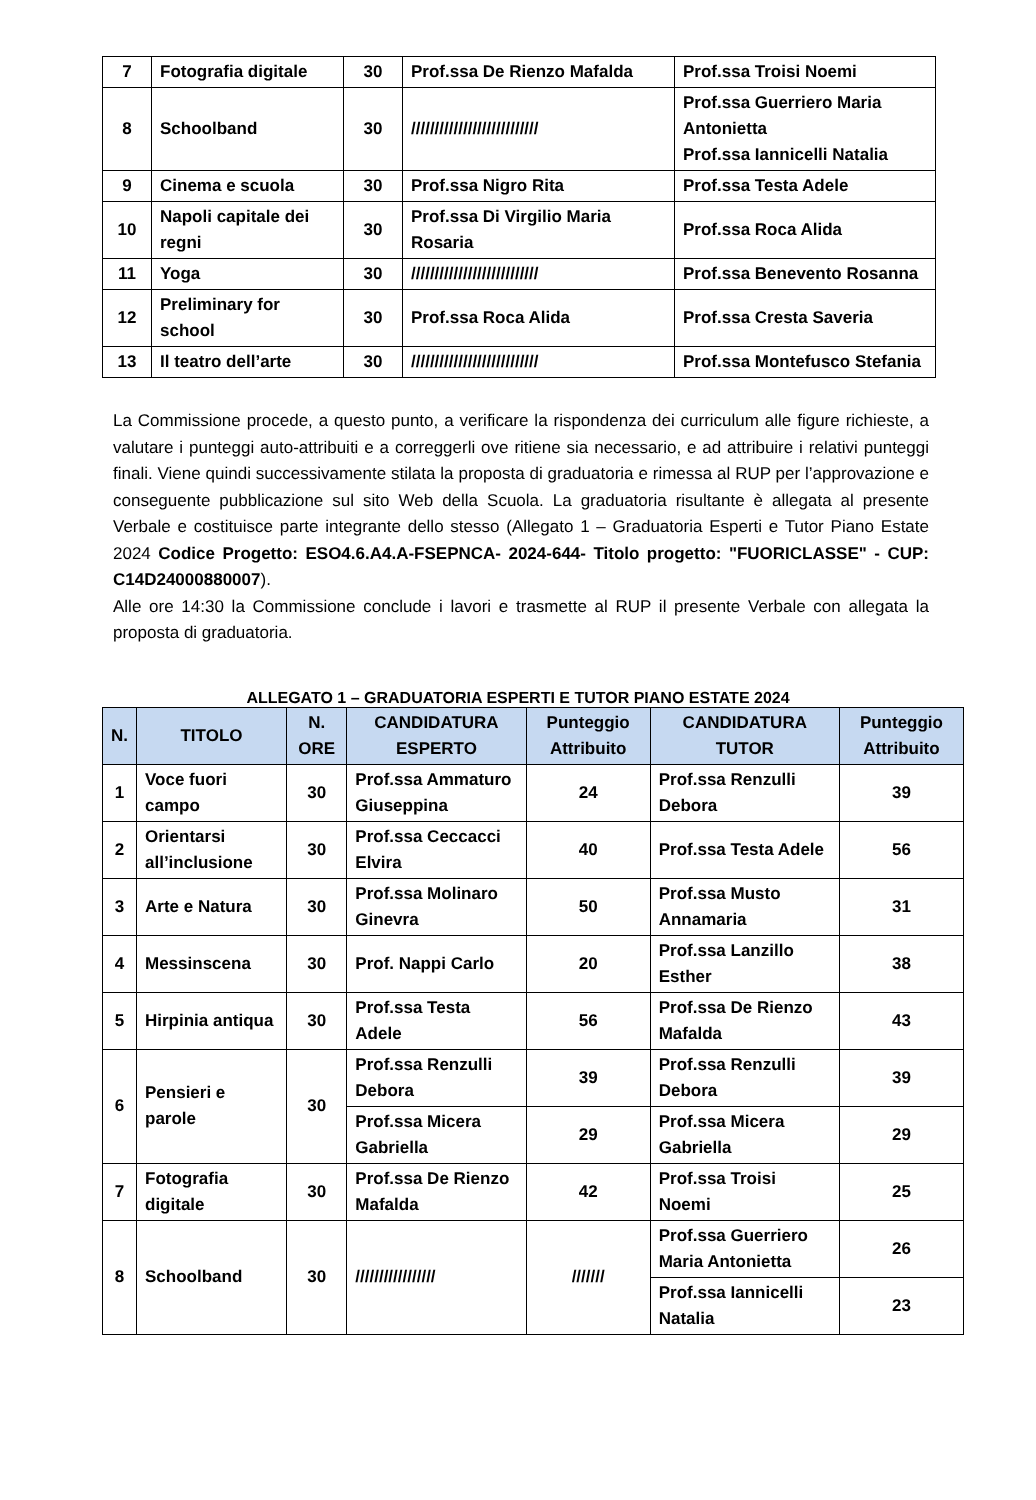| 7 | Fotografia digitale | 30 | Prof.ssa De Rienzo Mafalda | Prof.ssa Troisi Noemi |
| 8 | Schoolband | 30 | /////////////////////////// | Prof.ssa Guerriero Maria Antonietta Prof.ssa Iannicelli Natalia |
| 9 | Cinema e scuola | 30 | Prof.ssa Nigro Rita | Prof.ssa Testa Adele |
| 10 | Napoli capitale dei regni | 30 | Prof.ssa Di Virgilio Maria Rosaria | Prof.ssa Roca Alida |
| 11 | Yoga | 30 | /////////////////////////// | Prof.ssa Benevento Rosanna |
| 12 | Preliminary for school | 30 | Prof.ssa Roca Alida | Prof.ssa Cresta Saveria |
| 13 | Il teatro dell’arte | 30 | /////////////////////////// | Prof.ssa Montefusco Stefania |
La Commissione procede, a questo punto, a verificare la rispondenza dei curriculum alle figure richieste, a valutare i punteggi auto-attribuiti e a correggerli ove ritiene sia necessario, e ad attribuire i relativi punteggi finali. Viene quindi successivamente stilata la proposta di graduatoria e rimessa al RUP per l’approvazione e conseguente pubblicazione sul sito Web della Scuola. La graduatoria risultante è allegata al presente Verbale e costituisce parte integrante dello stesso (Allegato 1 – Graduatoria Esperti e Tutor Piano Estate 2024 Codice Progetto: ESO4.6.A4.A-FSEPNCA- 2024-644- Titolo progetto: "FUORICLASSE" - CUP: C14D24000880007).
Alle ore 14:30 la Commissione conclude i lavori e trasmette al RUP il presente Verbale con allegata la proposta di graduatoria.
ALLEGATO 1 – GRADUATORIA ESPERTI E TUTOR PIANO ESTATE 2024
| N. | TITOLO | N. ORE | CANDIDATURA ESPERTO | Punteggio Attribuito | CANDIDATURA TUTOR | Punteggio Attribuito |
| --- | --- | --- | --- | --- | --- | --- |
| 1 | Voce fuori campo | 30 | Prof.ssa Ammaturo Giuseppina | 24 | Prof.ssa Renzulli Debora | 39 |
| 2 | Orientarsi all’inclusione | 30 | Prof.ssa Ceccacci Elvira | 40 | Prof.ssa Testa Adele | 56 |
| 3 | Arte e Natura | 30 | Prof.ssa Molinaro Ginevra | 50 | Prof.ssa Musto Annamaria | 31 |
| 4 | Messinscena | 30 | Prof. Nappi Carlo | 20 | Prof.ssa Lanzillo Esther | 38 |
| 5 | Hirpinia antiqua | 30 | Prof.ssa Testa Adele | 56 | Prof.ssa De Rienzo Mafalda | 43 |
| 6 | Pensieri e parole | 30 | Prof.ssa Renzulli Debora | 39 | Prof.ssa Renzulli Debora | 39 |
| | | | Prof.ssa Micera Gabriella | 29 | Prof.ssa Micera Gabriella | 29 |
| 7 | Fotografia digitale | 30 | Prof.ssa De Rienzo Mafalda | 42 | Prof.ssa Troisi Noemi | 25 |
| 8 | Schoolband | 30 | ///////////////// | /////// | Prof.ssa Guerriero Maria Antonietta | 26 |
| | | | | | Prof.ssa Iannicelli Natalia | 23 |